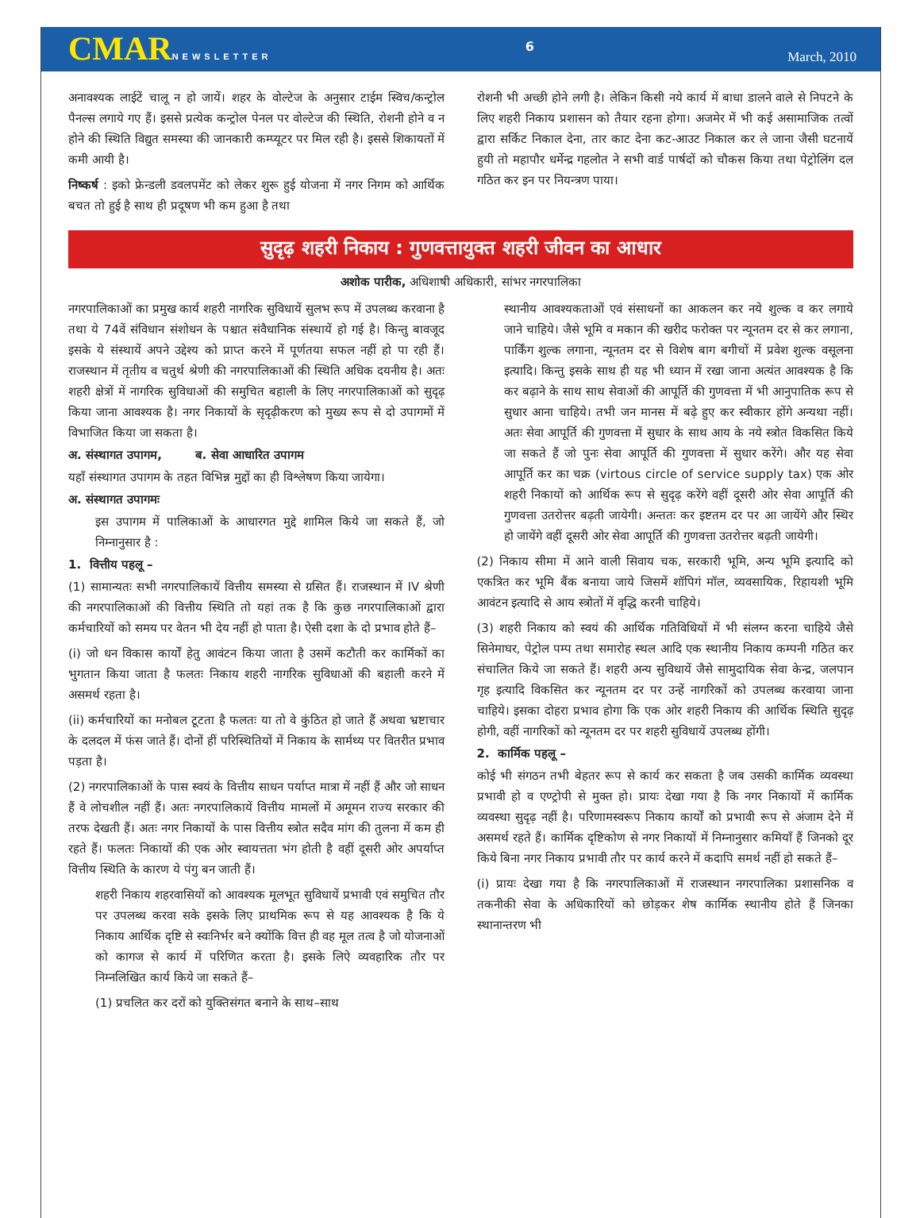CMARNEWSLETTER
6
March, 2010
अनावश्यक लाईटें चालू न हो जायें। शहर के वोल्टेज के अनुसार टाईम स्विच/कन्ट्रोल पैनल्स लगाये गए हैं। इससे प्रत्येक कन्ट्रोल पेनल पर वोल्टेज की स्थिति, रोशनी होने व न होने की स्थिति विद्युत समस्या की जानकारी कम्प्यूटर पर मिल रही है। इससे शिकायतों में कमी आयी है।
निष्कर्ष : इको फ्रेन्डली डवलपमेंट को लेकर शुरू हुई योजना में नगर निगम को आर्थिक बचत तो हुई है साथ ही प्रदूषण भी कम हुआ है तथा
रोशनी भी अच्छी होने लगी है। लेकिन किसी नये कार्य में बाधा डालने वाले से निपटने के लिए शहरी निकाय प्रशासन को तैयार रहना होगा। अजमेर में भी कई असामाजिक तत्वों द्वारा सर्किट निकाल देना, तार काट देना कट-आउट निकाल कर ले जाना जैसी घटनायें हुयी तो महापौर धर्मेन्द्र गहलोत ने सभी वार्ड पार्षदों को चौकस किया तथा पेट्रोलिंग दल गठित कर इन पर नियन्त्रण पाया।
सुदृढ़ शहरी निकाय : गुणवत्तायुक्त शहरी जीवन का आधार
अशोक पारीक, अधिशाषी अधिकारी, सांभर नगरपालिका
नगरपालिकाओं का प्रमुख कार्य शहरी नागरिक सुविधायें सुलभ रूप में उपलब्ध करवाना है तथा ये 74वें संविधान संशोधन के पश्चात संवैधानिक संस्थायें हो गई है। किन्तु बावजूद इसके ये संस्थायें अपने उद्देश्य को प्राप्त करने में पूर्णतया सफल नहीं हो पा रही हैं। राजस्थान में तृतीय व चतुर्थ श्रेणी की नगरपालिकाओं की स्थिति अधिक दयनीय है। अतः शहरी क्षेत्रों में नागरिक सुविधाओं की समुचित बहाली के लिए नगरपालिकाओं को सुदृढ़ किया जाना आवश्यक है। नगर निकायों के सृदृढ़ीकरण को मुख्य रूप से दो उपागमों में विभाजित किया जा सकता है।
अ. संस्थागत उपागम, ब. सेवा आधारित उपागम
यहाँ संस्थागत उपागम के तहत विभिन्न मुद्दों का ही विश्लेषण किया जायेगा।
अ. संस्थागत उपागमः
इस उपागम में पालिकाओं के आधारगत मुद्दे शामिल किये जा सकते हैं, जो निम्नानुसार है :
1. वित्तीय पहलू –
(1) सामान्यतः सभी नगरपालिकायें वित्तीय समस्या से ग्रसित हैं। राजस्थान में IV श्रेणी की नगरपालिकाओं की वित्तीय स्थिति तो यहां तक है कि कुछ नगरपालिकाओं द्वारा कर्मचारियों को समय पर वेतन भी देय नहीं हो पाता है। ऐसी दशा के दो प्रभाव होते हैं–
(i) जो धन विकास कार्यों हेतु आवंटन किया जाता है उसमें कटौती कर कार्मिकों का भुगतान किया जाता है फलतः निकाय शहरी नागरिक सुविधाओं की बहाली करने में असमर्थ रहता है।
(ii) कर्मचारियों का मनोबल टूटता है फलतः या तो वे कुंठित हो जाते हैं अथवा भ्रष्टाचार के दलदल में फंस जाते हैं। दोनों हीं परिस्थितियों में निकाय के सार्मथ्य पर वितरीत प्रभाव पड़ता है।
(2) नगरपालिकाओं के पास स्वयं के वित्तीय साधन पर्याप्त मात्रा में नहीं हैं और जो साधन हैं वे लोचशील नहीं हैं। अतः नगरपालिकायें वित्तीय मामलों में अमूमन राज्य सरकार की तरफ देखती हैं। अतः नगर निकायों के पास वित्तीय स्त्रोत सदैव मांग की तुलना में कम ही रहते हैं। फलतः निकायों की एक ओर स्वायत्तता भंग होती है वहीं दूसरी ओर अपर्याप्त वित्तीय स्थिति के कारण ये पंगु बन जाती हैं।
शहरी निकाय शहरवासियों को आवश्यक मूलभूत सुविधायें प्रभावी एवं समुचित तौर पर उपलब्ध करवा सके इसके लिए प्राथमिक रूप से यह आवश्यक है कि ये निकाय आर्थिक दृष्टि से स्वःनिर्भर बने क्योंकि वित्त ही वह मूल तत्व है जो योजनाओं को कागज से कार्य में परिणित करता है। इसके लिऐ व्यवहारिक तौर पर निम्नलिखित कार्य किये जा सकते हैं–
(1) प्रचलित कर दरों को युक्तिसंगत बनाने के साथ–साथ
स्थानीय आवश्यकताओं एवं संसाधनों का आकलन कर नये शुल्क व कर लगाये जाने चाहिये। जैसे भूमि व मकान की खरीद फरोक्त पर न्यूनतम दर से कर लगाना, पार्किंग शुल्क लगाना, न्यूनतम दर से विशेष बाग बगीचों में प्रवेश शुल्क वसूलना इत्यादि। किन्तु इसके साथ ही यह भी ध्यान में रखा जाना अत्यंत आवश्यक है कि कर बढ़ाने के साथ साथ सेवाओं की आपूर्ति की गुणवत्ता में भी आनुपातिक रूप से सुधार आना चाहिये। तभी जन मानस में बढ़े हुए कर स्वीकार होंगे अन्यथा नहीं। अतः सेवा आपूर्ति की गुणवत्ता में सुधार के साथ आय के नये स्त्रोत विकसित किये जा सकते हैं जो पुनः सेवा आपूर्ति की गुणवत्ता में सुधार करेंगे। और यह सेवा आपूर्ति कर का चक्र (virtous circle of service supply tax) एक ओर शहरी निकायों को आर्थिक रूप से सुदृढ़ करेंगे वहीं दूसरी ओर सेवा आपूर्ति की गुणवत्ता उतरोत्तर बढ़ती जायेगी। अन्ततः कर इष्टतम दर पर आ जायेंगे और स्थिर हो जायेंगे वहीं दूसरी ओर सेवा आपूर्ति की गुणवत्ता उतरोत्तर बढ़ती जायेगी।
(2) निकाय सीमा में आने वाली सिवाय चक, सरकारी भूमि, अन्य भूमि इत्यादि को एकत्रित कर भूमि बैंक बनाया जाये जिसमें शॉपिगं मॉल, व्यवसायिक, रिहायशी भूमि आवंटन इत्यादि से आय स्त्रोतों में वृद्धि करनी चाहिये।
(3) शहरी निकाय को स्वयं की आर्थिक गतिविधियों में भी संलग्न करना चाहिये जैसे सिनेमाघर, पेट्रोल पम्प तथा समारोह स्थल आदि एक स्थानीय निकाय कम्पनी गठित कर संचालित किये जा सकते हैं। शहरी अन्य सुविधायें जैसे सामुदायिक सेवा केन्द्र, जलपान गृह इत्यादि विकसित कर न्यूनतम दर पर उन्हें नागरिकों को उपलब्ध करवाया जाना चाहिये। इसका दोहरा प्रभाव होगा कि एक ओर शहरी निकाय की आर्थिक स्थिति सुदृढ़ होगी, वहीं नागरिकों को न्यूनतम दर पर शहरी सुविधायें उपलब्ध होंगी।
2. कार्मिक पहलू –
कोई भी संगठन तभी बेहतर रूप से कार्य कर सकता है जब उसकी कार्मिक व्यवस्था प्रभावी हो व एण्ट्रोपी से मुक्त हो। प्रायः देखा गया है कि नगर निकायों में कार्मिक व्यवस्था सुदृढ़ नहीं है। परिणामस्वरूप निकाय कार्यों को प्रभावी रूप से अंजाम देने में असमर्थ रहते हैं। कार्मिक दृष्टिकोण से नगर निकायों में निम्नानुसार कमियाँ हैं जिनको दूर किये बिना नगर निकाय प्रभावी तौर पर कार्य करने में कदापि समर्थ नहीं हो सकते हैं–
(i) प्रायः देखा गया है कि नगरपालिकाओं में राजस्थान नगरपालिका प्रशासनिक व तकनीकी सेवा के अधिकारियों को छोड़कर शेष कार्मिक स्थानीय होते हैं जिनका स्थानान्तरण भी